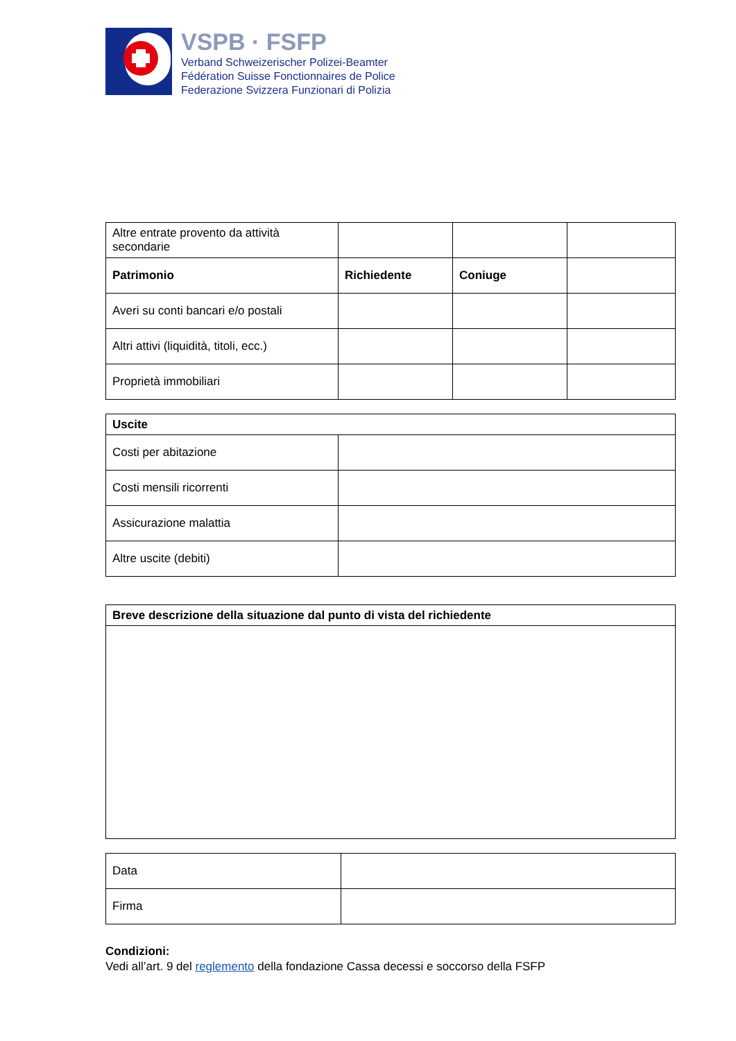VSPB · FSFP
Verband Schweizerischer Polizei-Beamter
Fédération Suisse Fonctionnaires de Police
Federazione Svizzera Funzionari di Polizia
| Altre entrate provento da attività secondarie | | | |
| Patrimonio | Richiedente | Coniuge | |
| Averi su conti bancari e/o postali | | | |
| Altri attivi (liquidità, titoli, ecc.) | | | |
| Proprietà immobiliari | | | |
| Uscite | |
| Costi per abitazione | |
| Costi mensili ricorrenti | |
| Assicurazione malattia | |
| Altre uscite (debiti) | |
| Breve descrizione della situazione dal punto di vista del richiedente |
| Data | |
| Firma | |
Condizioni:
Vedi all’art. 9 del reglemento della fondazione Cassa decessi e soccorso della FSFP